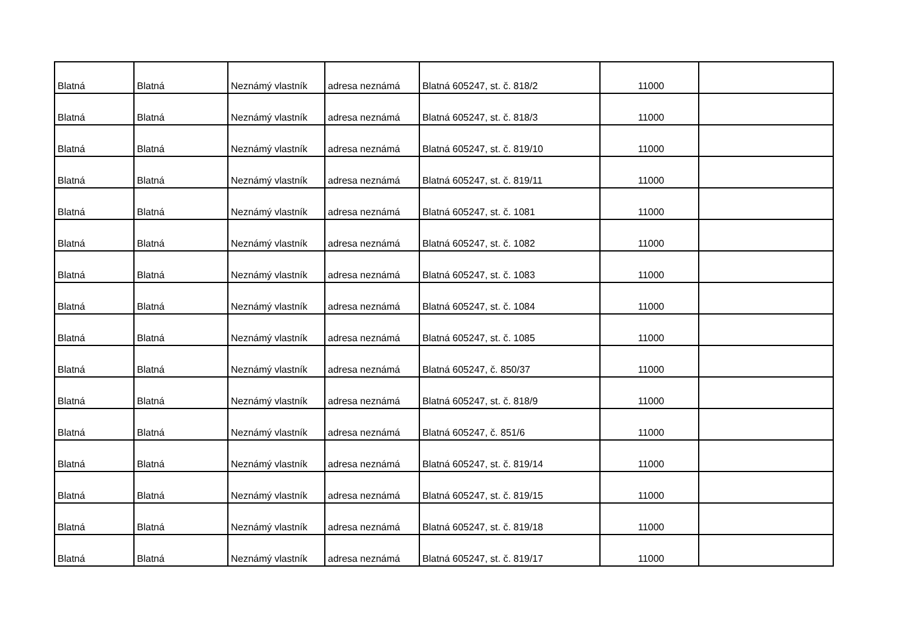| Blatná | Blatná | Neznámý vlastník | adresa neznámá | Blatná 605247, st. č. 818/2 | 11000 | |
| Blatná | Blatná | Neznámý vlastník | adresa neznámá | Blatná 605247, st. č. 818/3 | 11000 | |
| Blatná | Blatná | Neznámý vlastník | adresa neznámá | Blatná 605247, st. č. 819/10 | 11000 | |
| Blatná | Blatná | Neznámý vlastník | adresa neznámá | Blatná 605247, st. č. 819/11 | 11000 | |
| Blatná | Blatná | Neznámý vlastník | adresa neznámá | Blatná 605247, st. č. 1081 | 11000 | |
| Blatná | Blatná | Neznámý vlastník | adresa neznámá | Blatná 605247, st. č. 1082 | 11000 | |
| Blatná | Blatná | Neznámý vlastník | adresa neznámá | Blatná 605247, st. č. 1083 | 11000 | |
| Blatná | Blatná | Neznámý vlastník | adresa neznámá | Blatná 605247, st. č. 1084 | 11000 | |
| Blatná | Blatná | Neznámý vlastník | adresa neznámá | Blatná 605247, st. č. 1085 | 11000 | |
| Blatná | Blatná | Neznámý vlastník | adresa neznámá | Blatná 605247, č. 850/37 | 11000 | |
| Blatná | Blatná | Neznámý vlastník | adresa neznámá | Blatná 605247, st. č. 818/9 | 11000 | |
| Blatná | Blatná | Neznámý vlastník | adresa neznámá | Blatná 605247, č. 851/6 | 11000 | |
| Blatná | Blatná | Neznámý vlastník | adresa neznámá | Blatná 605247, st. č. 819/14 | 11000 | |
| Blatná | Blatná | Neznámý vlastník | adresa neznámá | Blatná 605247, st. č. 819/15 | 11000 | |
| Blatná | Blatná | Neznámý vlastník | adresa neznámá | Blatná 605247, st. č. 819/18 | 11000 | |
| Blatná | Blatná | Neznámý vlastník | adresa neznámá | Blatná 605247, st. č. 819/17 | 11000 | |